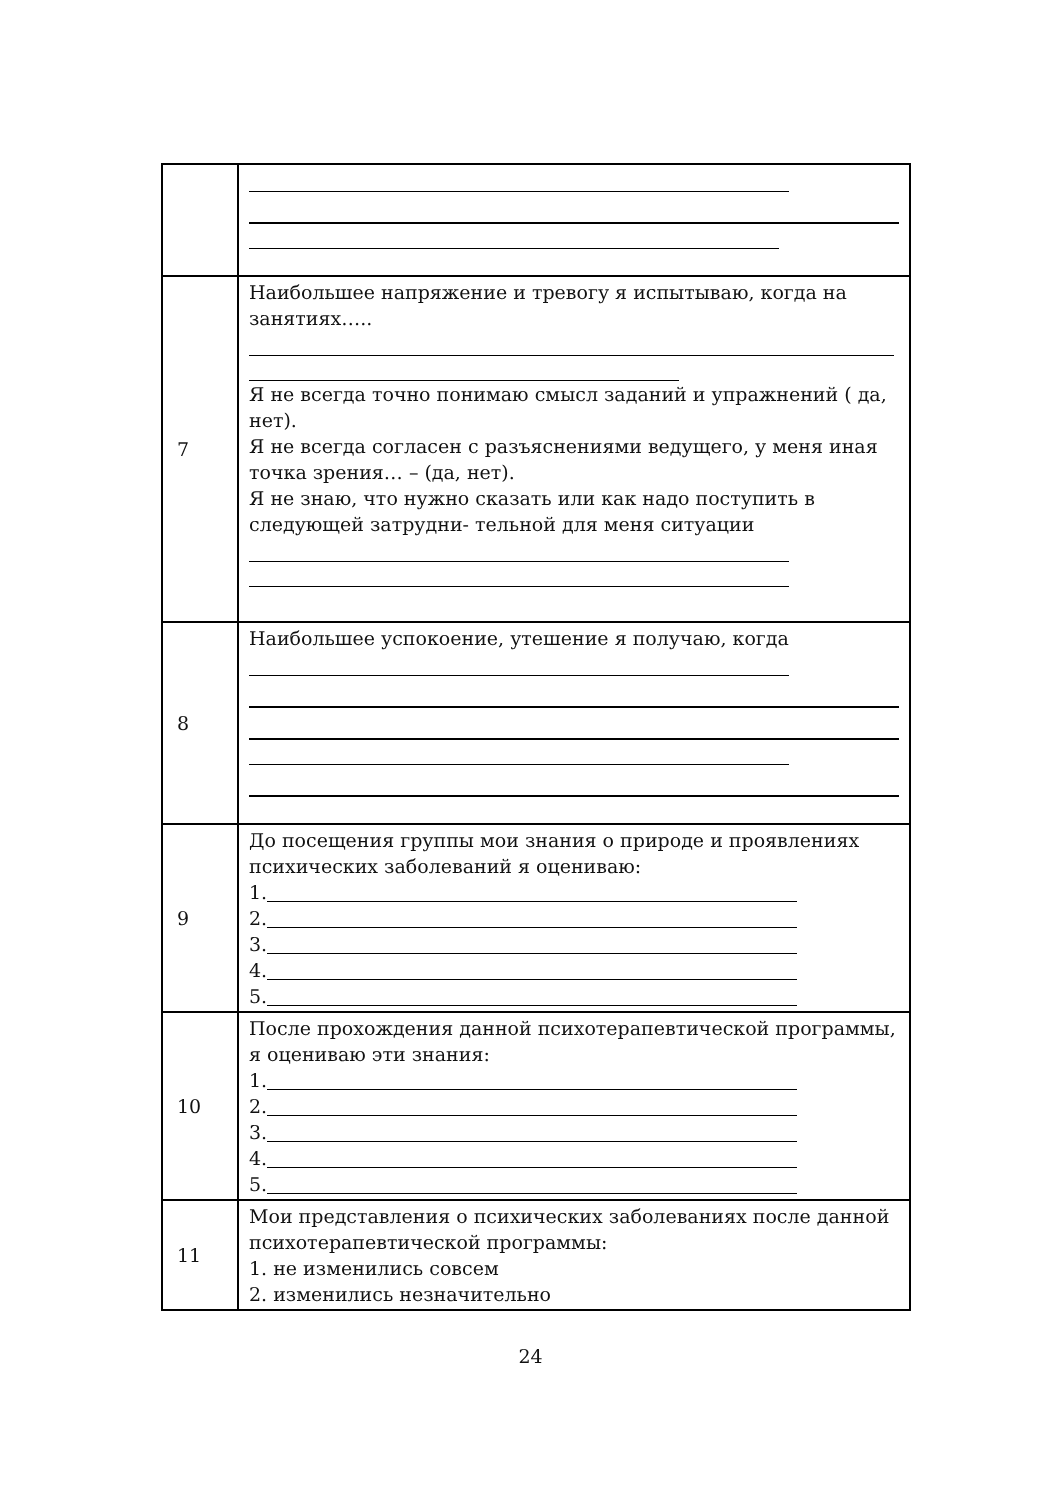| 7 | Наибольшее напряжение и тревогу я испытываю, когда на занятиях….. Я не всегда точно понимаю смысл заданий и упражнений ( да, нет). Я не всегда согласен с разъяснениями ведущего, у меня иная точка зрения… – (да, нет). Я не знаю, что нужно сказать или как надо поступить в следующей затрудни- тельной для меня ситуации |
| 8 | Наибольшее успокоение, утешение я получаю, когда |
| 9 | До посещения группы мои знания о природе и проявлениях психических заболеваний я оцениваю: 1. 2. 3. 4. 5. |
| 10 | После прохождения данной психотерапевтической программы, я оцениваю эти знания: 1. 2. 3. 4. 5. |
| 11 | Мои представления о психических заболеваниях после данной психотерапевтической программы: 1. не изменились совсем 2. изменились незначительно |
24